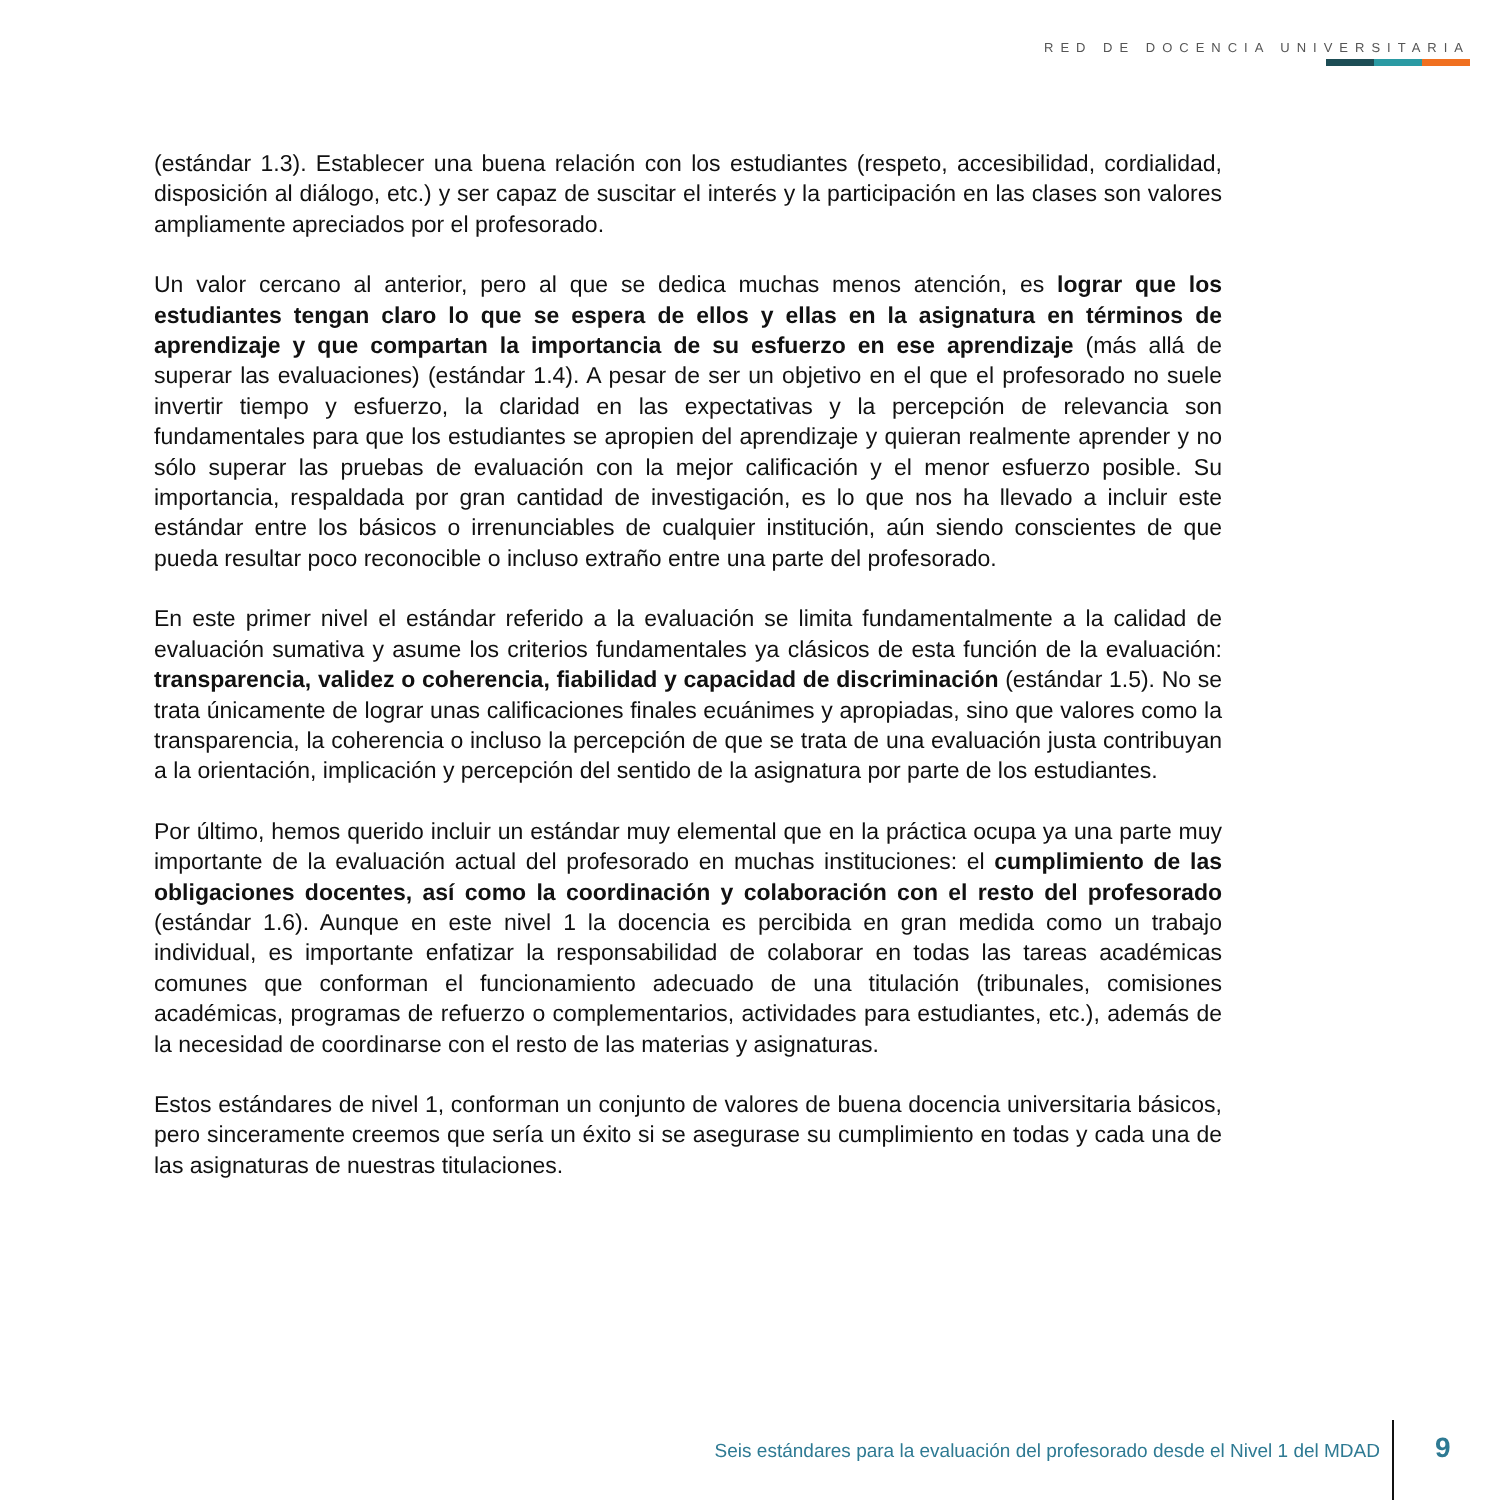RED DE DOCENCIA UNIVERSITARIA
(estándar 1.3). Establecer una buena relación con los estudiantes (respeto, accesibilidad, cordialidad, disposición al diálogo, etc.) y ser capaz de suscitar el interés y la participación en las clases son valores ampliamente apreciados por el profesorado.
Un valor cercano al anterior, pero al que se dedica muchas menos atención, es lograr que los estudiantes tengan claro lo que se espera de ellos y ellas en la asignatura en términos de aprendizaje y que compartan la importancia de su esfuerzo en ese aprendizaje (más allá de superar las evaluaciones) (estándar 1.4). A pesar de ser un objetivo en el que el profesorado no suele invertir tiempo y esfuerzo, la claridad en las expectativas y la percepción de relevancia son fundamentales para que los estudiantes se apropien del aprendizaje y quieran realmente aprender y no sólo superar las pruebas de evaluación con la mejor calificación y el menor esfuerzo posible. Su importancia, respaldada por gran cantidad de investigación, es lo que nos ha llevado a incluir este estándar entre los básicos o irrenunciables de cualquier institución, aún siendo conscientes de que pueda resultar poco reconocible o incluso extraño entre una parte del profesorado.
En este primer nivel el estándar referido a la evaluación se limita fundamentalmente a la calidad de evaluación sumativa y asume los criterios fundamentales ya clásicos de esta función de la evaluación: transparencia, validez o coherencia, fiabilidad y capacidad de discriminación (estándar 1.5). No se trata únicamente de lograr unas calificaciones finales ecuánimes y apropiadas, sino que valores como la transparencia, la coherencia o incluso la percepción de que se trata de una evaluación justa contribuyan a la orientación, implicación y percepción del sentido de la asignatura por parte de los estudiantes.
Por último, hemos querido incluir un estándar muy elemental que en la práctica ocupa ya una parte muy importante de la evaluación actual del profesorado en muchas instituciones: el cumplimiento de las obligaciones docentes, así como la coordinación y colaboración con el resto del profesorado (estándar 1.6). Aunque en este nivel 1 la docencia es percibida en gran medida como un trabajo individual, es importante enfatizar la responsabilidad de colaborar en todas las tareas académicas comunes que conforman el funcionamiento adecuado de una titulación (tribunales, comisiones académicas, programas de refuerzo o complementarios, actividades para estudiantes, etc.), además de la necesidad de coordinarse con el resto de las materias y asignaturas.
Estos estándares de nivel 1, conforman un conjunto de valores de buena docencia universitaria básicos, pero sinceramente creemos que sería un éxito si se asegurase su cumplimiento en todas y cada una de las asignaturas de nuestras titulaciones.
Seis estándares para la evaluación del profesorado desde el Nivel 1 del MDAD
9